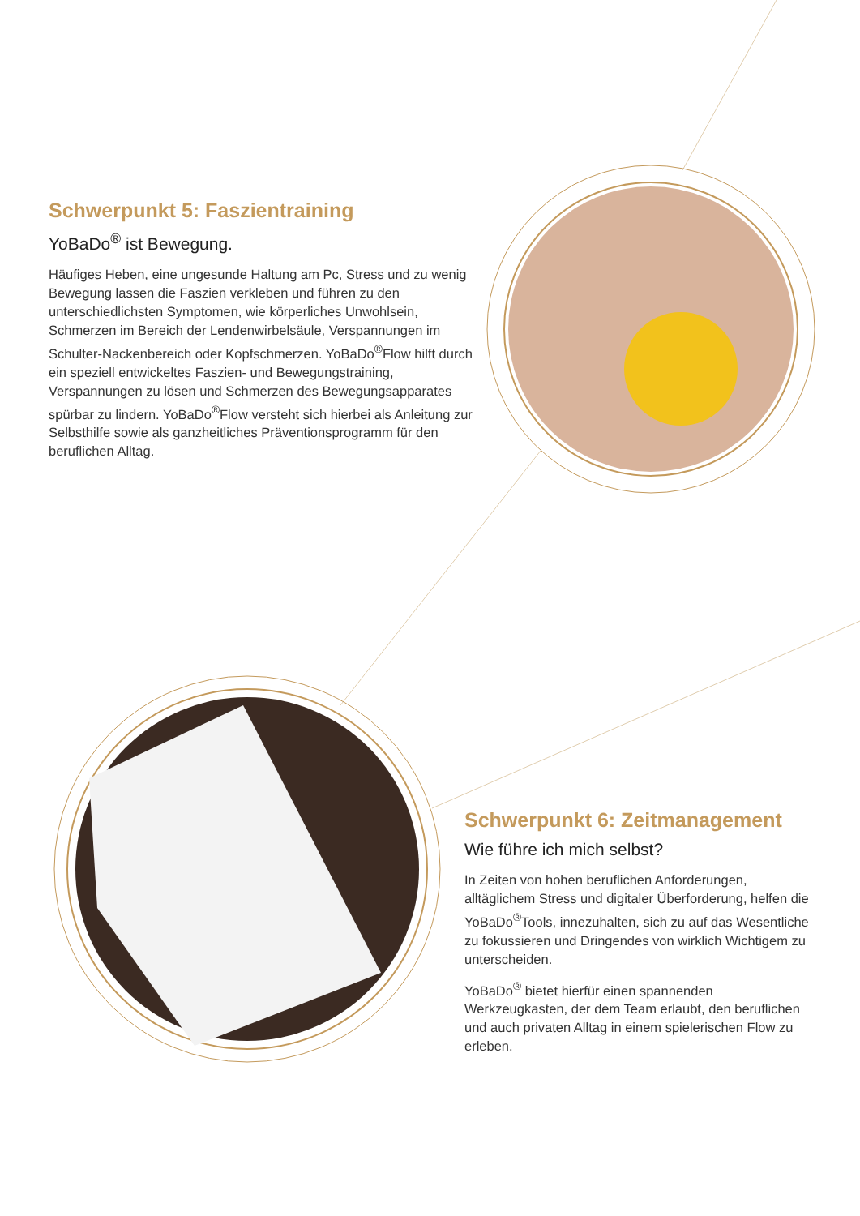Schwerpunkt 5: Faszientraining
YoBaDo<sup>®</sup> ist Bewegung.
Häufiges Heben, eine ungesunde Haltung am Pc, Stress und zu wenig Bewegung lassen die Faszien verkleben und führen zu den unterschiedlichsten Symptomen, wie körperliches Unwohlsein, Schmerzen im Bereich der Lendenwirbelsäule, Verspannungen im Schulter-Nackenbereich oder Kopfschmerzen. YoBaDo<sup>®</sup>Flow hilft durch ein speziell entwickeltes Faszien- und Bewegungstraining, Verspannungen zu lösen und Schmerzen des Bewegungsapparates spürbar zu lindern. YoBaDo<sup>®</sup>Flow versteht sich hierbei als Anleitung zur Selbsthilfe sowie als ganzheitliches Präventionsprogramm für den beruflichen Alltag.
Schwerpunkt 6: Zeitmanagement
Wie führe ich mich selbst?
In Zeiten von hohen beruflichen Anforderungen, alltäglichem Stress und digitaler Überforderung, helfen die YoBaDo<sup>®</sup>Tools, innezuhalten, sich zu auf das Wesentliche zu fokussieren und Dringendes von wirklich Wichtigem zu unterscheiden.
YoBaDo<sup>®</sup> bietet hierfür einen spannenden Werkzeugkasten, der dem Team erlaubt, den beruflichen und auch privaten Alltag in einem spielerischen Flow zu erleben.